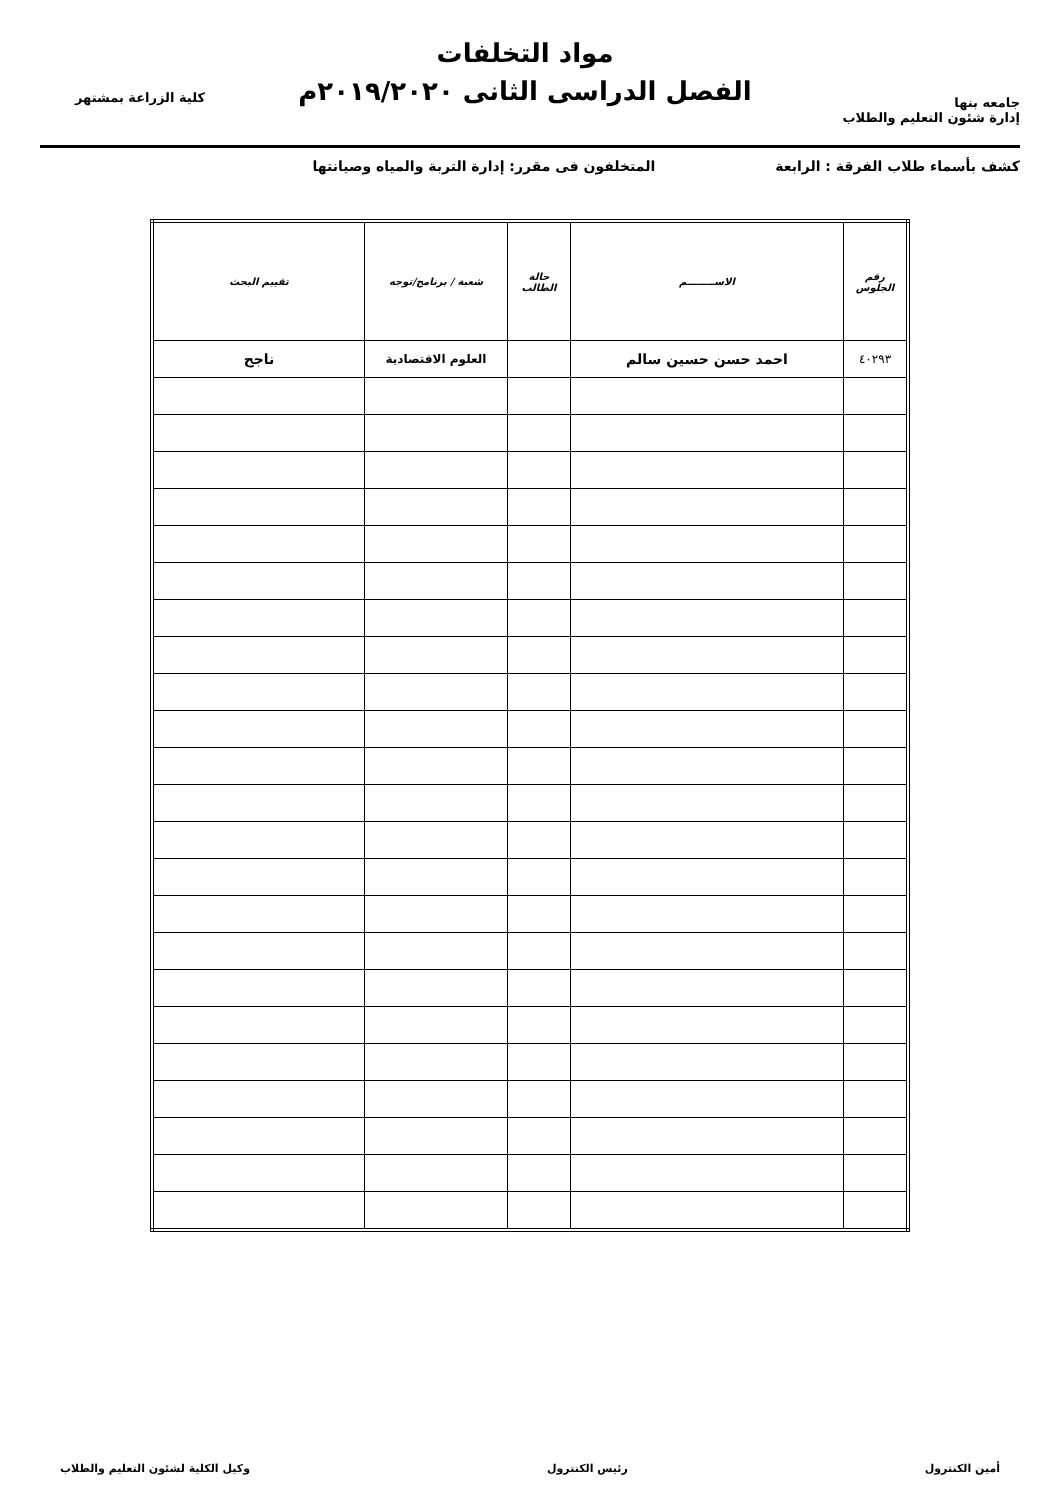جامعه بنها
إدارة شئون التعليم والطلاب
مواد التخلفات
الفصل الدراسى الثانى ٢٠١٩/٢٠٢٠م
كلية الزراعة بمشتهر
كشف بأسماء طلاب الفرقة : الرابعة المتخلفون فى مقرر: إدارة التربة والمياه وصيانتها
| رقم الجلوس | الاســــــــم | حالة الطالب | شعبة / برنامج/توجه | تقييم البحث |
| --- | --- | --- | --- | --- |
| ٤٠٢٩٣ | احمد حسن حسين سالم | | العلوم الاقتصادية | ناجح |
أمين الكنترول رئيس الكنترول وكيل الكلية لشئون التعليم والطلاب